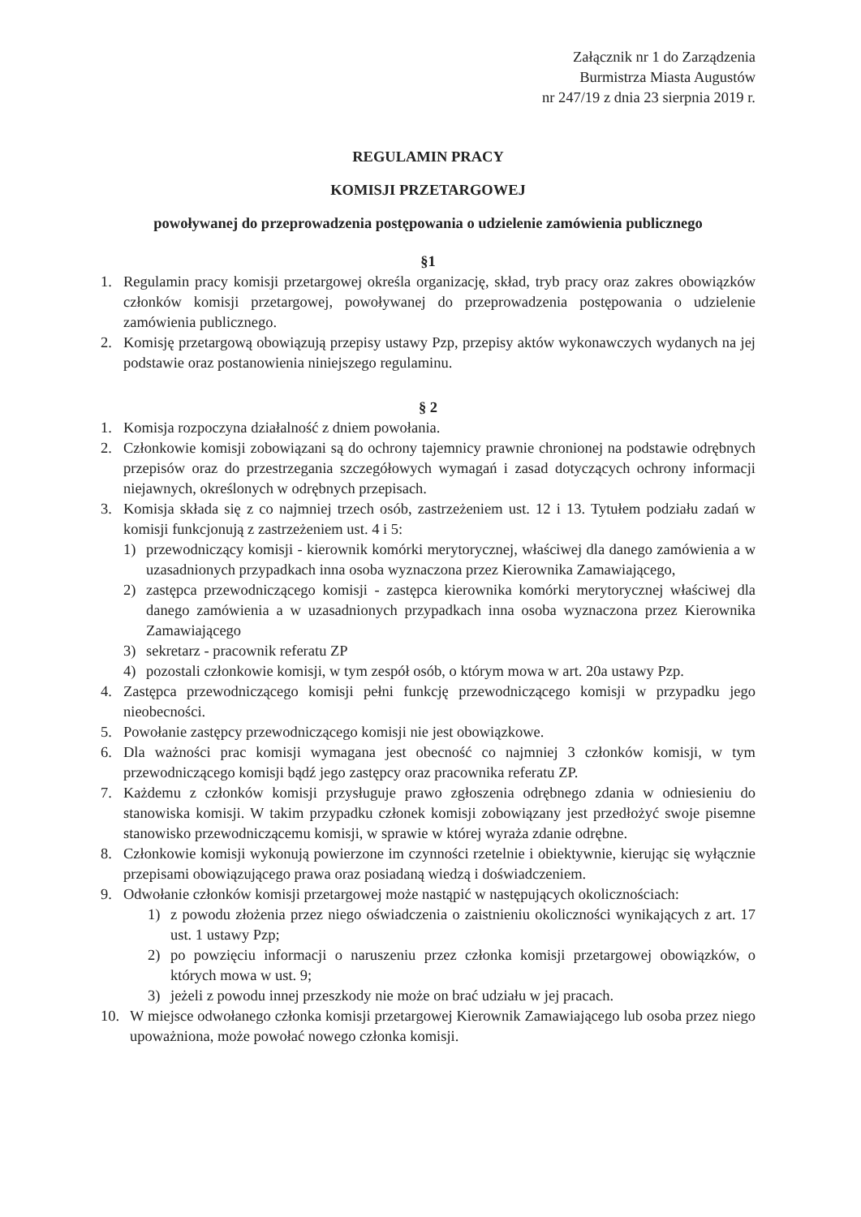Załącznik nr 1 do Zarządzenia
Burmistrza Miasta Augustów
nr 247/19 z dnia 23 sierpnia 2019 r.
REGULAMIN PRACY
KOMISJI PRZETARGOWEJ
powoływanej do przeprowadzenia postępowania o udzielenie zamówienia publicznego
§1
1. Regulamin pracy komisji przetargowej określa organizację, skład, tryb pracy oraz zakres obowiązków członków komisji przetargowej, powoływanej do przeprowadzenia postępowania o udzielenie zamówienia publicznego.
2. Komisję przetargową obowiązują przepisy ustawy Pzp, przepisy aktów wykonawczych wydanych na jej podstawie oraz postanowienia niniejszego regulaminu.
§ 2
1. Komisja rozpoczyna działalność z dniem powołania.
2. Członkowie komisji zobowiązani są do ochrony tajemnicy prawnie chronionej na podstawie odrębnych przepisów oraz do przestrzegania szczegółowych wymagań i zasad dotyczących ochrony informacji niejawnych, określonych w odrębnych przepisach.
3. Komisja składa się z co najmniej trzech osób, zastrzeżeniem ust. 12 i 13. Tytułem podziału zadań w komisji funkcjonują z zastrzeżeniem ust. 4 i 5:
1) przewodniczący komisji - kierownik komórki merytorycznej, właściwej dla danego zamówienia a w uzasadnionych przypadkach inna osoba wyznaczona przez Kierownika Zamawiającego,
2) zastępca przewodniczącego komisji - zastępca kierownika komórki merytorycznej właściwej dla danego zamówienia a w uzasadnionych przypadkach inna osoba wyznaczona przez Kierownika Zamawiającego
3) sekretarz - pracownik referatu ZP
4) pozostali członkowie komisji, w tym zespół osób, o którym mowa w art. 20a ustawy Pzp.
4. Zastępca przewodniczącego komisji pełni funkcję przewodniczącego komisji w przypadku jego nieobecności.
5. Powołanie zastępcy przewodniczącego komisji nie jest obowiązkowe.
6. Dla ważności prac komisji wymagana jest obecność co najmniej 3 członków komisji, w tym przewodniczącego komisji bądź jego zastępcy oraz pracownika referatu ZP.
7. Każdemu z członków komisji przysługuje prawo zgłoszenia odrębnego zdania w odniesieniu do stanowiska komisji. W takim przypadku członek komisji zobowiązany jest przedłożyć swoje pisemne stanowisko przewodniczącemu komisji, w sprawie w której wyraża zdanie odrębne.
8. Członkowie komisji wykonują powierzone im czynności rzetelnie i obiektywnie, kierując się wyłącznie przepisami obowiązującego prawa oraz posiadaną wiedzą i doświadczeniem.
9. Odwołanie członków komisji przetargowej może nastąpić w następujących okolicznościach:
1) z powodu złożenia przez niego oświadczenia o zaistnieniu okoliczności wynikających z art. 17 ust. 1 ustawy Pzp;
2) po powzięciu informacji o naruszeniu przez członka komisji przetargowej obowiązków, o których mowa w ust. 9;
3) jeżeli z powodu innej przeszkody nie może on brać udziału w jej pracach.
10. W miejsce odwołanego członka komisji przetargowej Kierownik Zamawiającego lub osoba przez niego upoważniona, może powołać nowego członka komisji.